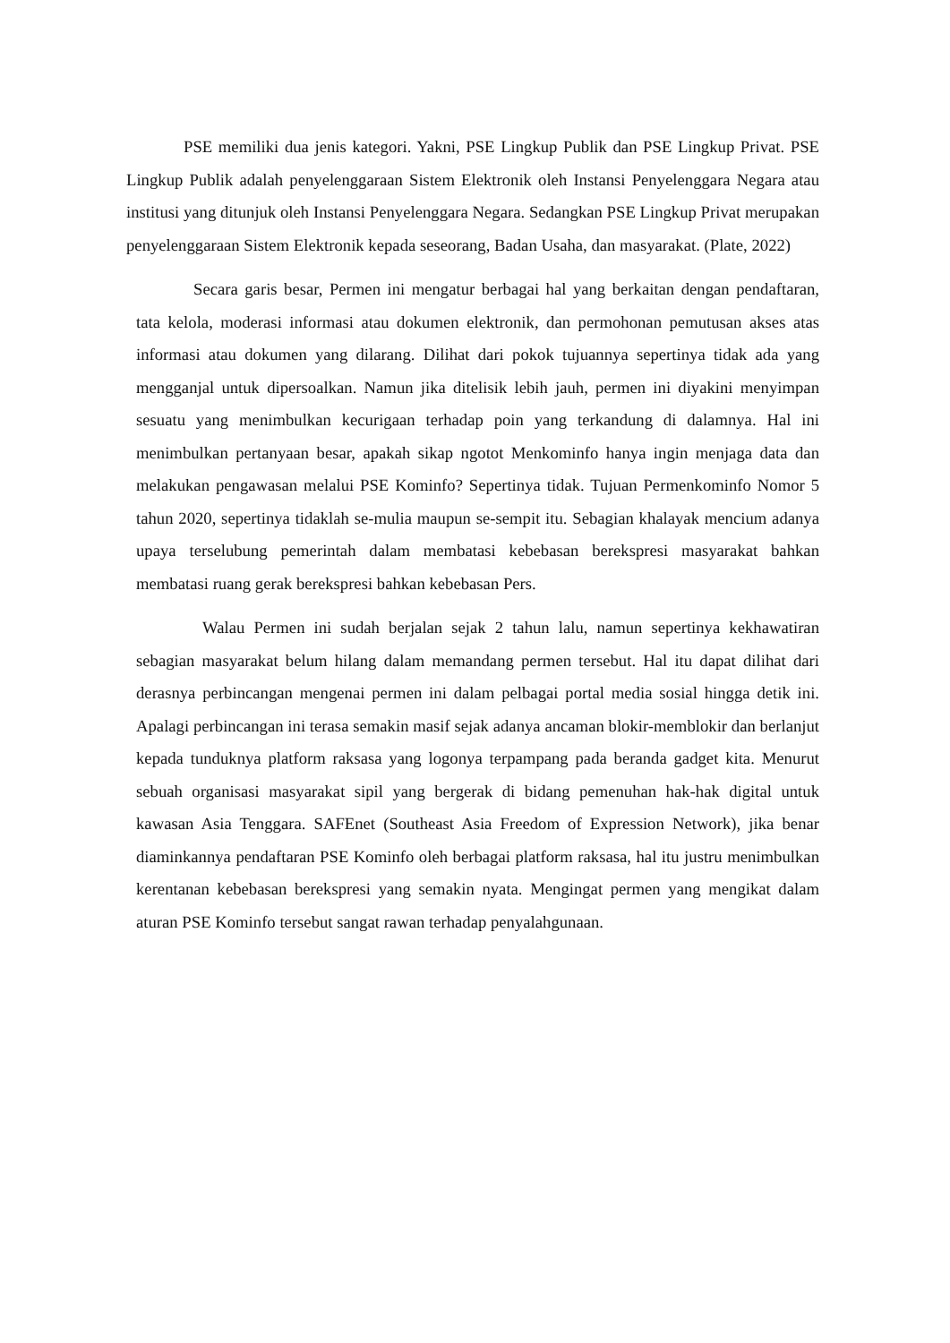PSE memiliki dua jenis kategori. Yakni, PSE Lingkup Publik dan PSE Lingkup Privat. PSE Lingkup Publik adalah penyelenggaraan Sistem Elektronik oleh Instansi Penyelenggara Negara atau institusi yang ditunjuk oleh Instansi Penyelenggara Negara. Sedangkan PSE Lingkup Privat merupakan penyelenggaraan Sistem Elektronik kepada seseorang, Badan Usaha, dan masyarakat. (Plate, 2022)
Secara garis besar, Permen ini mengatur berbagai hal yang berkaitan dengan pendaftaran, tata kelola, moderasi informasi atau dokumen elektronik, dan permohonan pemutusan akses atas informasi atau dokumen yang dilarang. Dilihat dari pokok tujuannya sepertinya tidak ada yang mengganjal untuk dipersoalkan. Namun jika ditelisik lebih jauh, permen ini diyakini menyimpan sesuatu yang menimbulkan kecurigaan terhadap poin yang terkandung di dalamnya. Hal ini menimbulkan pertanyaan besar, apakah sikap ngotot Menkominfo hanya ingin menjaga data dan melakukan pengawasan melalui PSE Kominfo? Sepertinya tidak. Tujuan Permenkominfo Nomor 5 tahun 2020, sepertinya tidaklah se-mulia maupun se-sempit itu. Sebagian khalayak mencium adanya upaya terselubung pemerintah dalam membatasi kebebasan berekspresi masyarakat bahkan membatasi ruang gerak berekspresi bahkan kebebasan Pers.
Walau Permen ini sudah berjalan sejak 2 tahun lalu, namun sepertinya kekhawatiran sebagian masyarakat belum hilang dalam memandang permen tersebut. Hal itu dapat dilihat dari derasnya perbincangan mengenai permen ini dalam pelbagai portal media sosial hingga detik ini. Apalagi perbincangan ini terasa semakin masif sejak adanya ancaman blokir-memblokir dan berlanjut kepada tunduknya platform raksasa yang logonya terpampang pada beranda gadget kita. Menurut sebuah organisasi masyarakat sipil yang bergerak di bidang pemenuhan hak-hak digital untuk kawasan Asia Tenggara. SAFEnet (Southeast Asia Freedom of Expression Network), jika benar diaminkannya pendaftaran PSE Kominfo oleh berbagai platform raksasa, hal itu justru menimbulkan kerentanan kebebasan berekspresi yang semakin nyata. Mengingat permen yang mengikat dalam aturan PSE Kominfo tersebut sangat rawan terhadap penyalahgunaan.